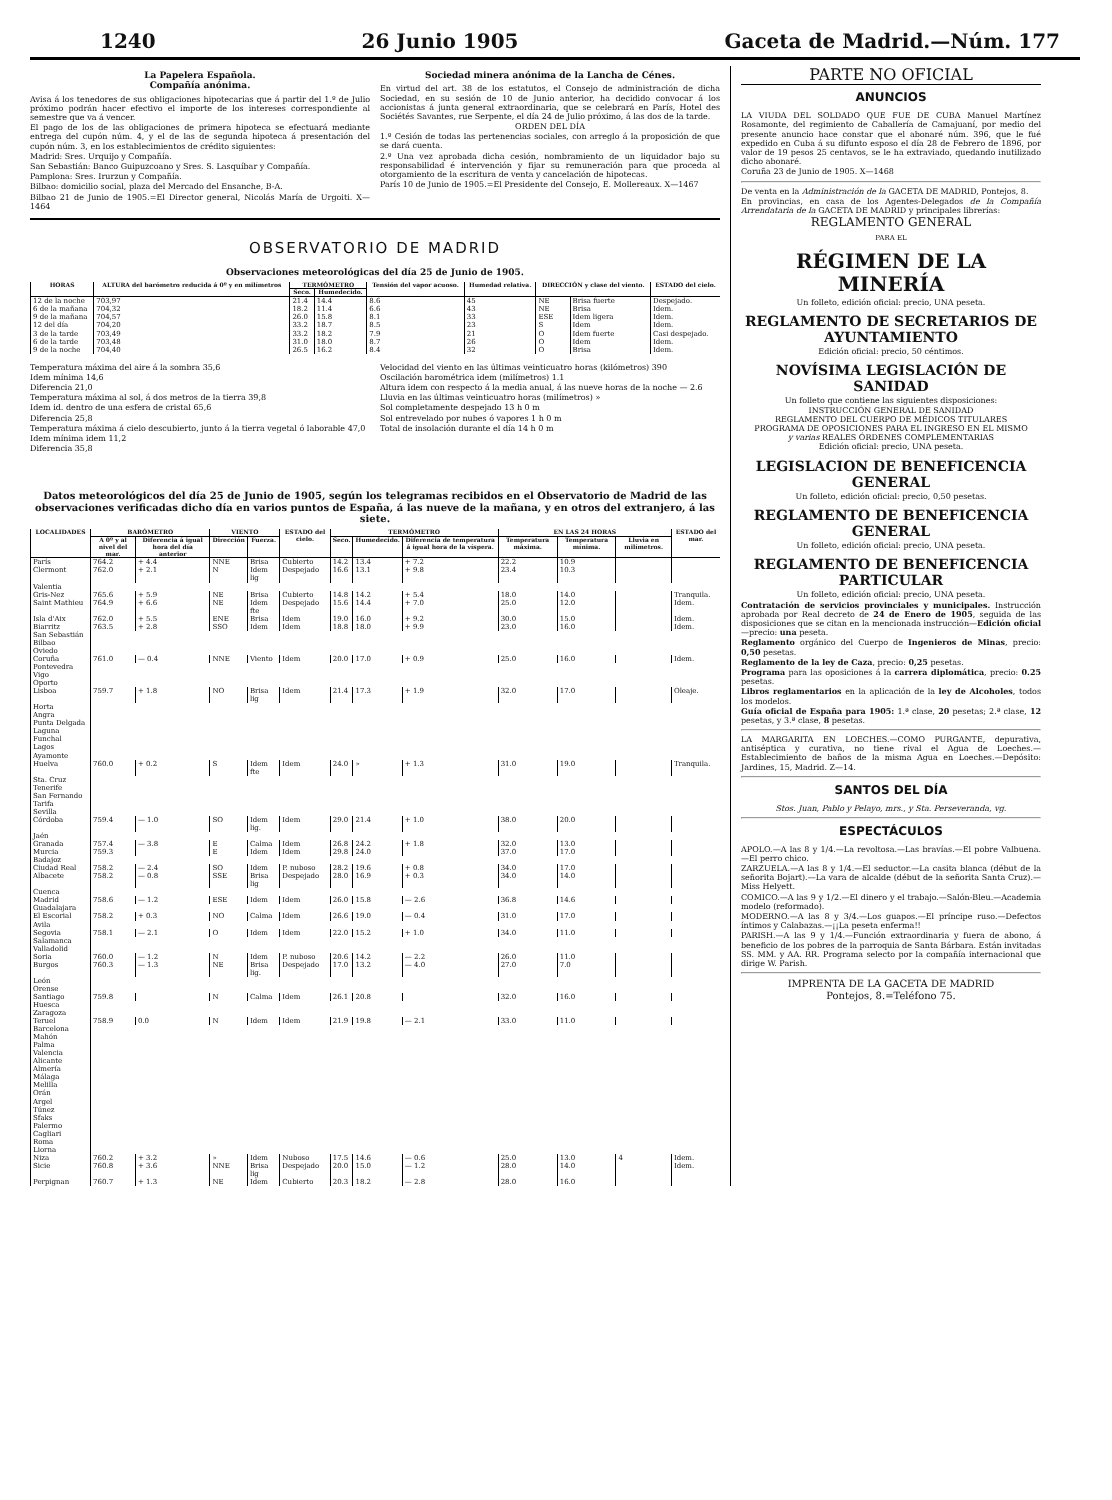1240 26 Junio 1905 Gaceta de Madrid.—Núm. 177
La Papelera Española.
Compañía anónima.
Avisa á los tenedores de sus obligaciones hipotecarias que á partir del 1.º de Julio próximo podrán hacer efectivo el importe de los intereses correspondiente al semestre que va á vencer.
El pago de los de las obligaciones de primera hipoteca se efectuará mediante entrega del cupón núm. 4, y el de las de segunda hipoteca á presentación del cupón núm. 3, en los establecimientos de crédito siguientes:
Madrid: Sres. Urquijo y Compañía.
San Sebastián: Banco Guipuzcoano y Sres. S. Lasquíbar y Compañía.
Pamplona: Sres. Irurzun y Compañía.
Bilbao: domicilio social, plaza del Mercado del Ensanche, B-A.
Bilbao 21 de Junio de 1905.=El Director general, Nicolás María de Urgoiti. X—1464
Sociedad minera anónima de la Lancha de Cénes.
En virtud del art. 38 de los estatutos, el Consejo de administración de dicha Sociedad, en su sesión de 10 de Junio anterior, ha decidido convocar á los accionistas á junta general extraordinaria, que se celebrará en París, Hotel des Sociétés Savantes, rue Serpente, el día 24 de Julio próximo, á las dos de la tarde.
ORDEN DEL DÍA
1.º Cesión de todas las pertenencias sociales, con arreglo á la proposición de que se dará cuenta.
2.º Una vez aprobada dicha cesión, nombramiento de un liquidador bajo su responsabilidad é intervención y fijar su remuneración para que proceda al otorgamiento de la escritura de venta y cancelación de hipotecas.
París 10 de Junio de 1905.=El Presidente del Consejo, E. Mollereaux. X—1467
OBSERVATORIO DE MADRID
Observaciones meteorológicas del día 25 de Junio de 1905.
| HORAS | ALTURA del barómetro reducida á 0º y en milímetros | TERMÓMETRO | | Tensión del vapor acuoso. | Humedad relativa. | DIRECCIÓN y clase del viento. | | ESTADO del cielo. |
| --- | --- | --- | --- | --- | --- | --- | --- | --- |
| | | Seco. | Humedecido. | | | | | |
| 12 de la noche | 703,97 | 21.4 | 14.4 | 8.6 | 45 | NE | Brisa fuerte | Despejado. |
| 6 de la mañana | 704,32 | 18.2 | 11.4 | 6.6 | 43 | NE | Brisa | Idem. |
| 9 de la mañana | 704,57 | 26.0 | 15.8 | 8.1 | 33 | ESE | Idem ligera | Idem. |
| 12 del día | 704,20 | 33.2 | 18.7 | 8.5 | 23 | S | Idem | Idem. |
| 3 de la tarde | 703,49 | 33.2 | 18.2 | 7.9 | 21 | O | Idem fuerte | Casi despejado. |
| 6 de la tarde | 703,48 | 31.0 | 18.0 | 8.7 | 26 | O | Idem | Idem. |
| 9 de la noche | 704,40 | 26.5 | 16.2 | 8.4 | 32 | O | Brisa | Idem. |
Temperatura máxima del aire á la sombra 35,6
Idem mínima 14,6
Diferencia 21,0
Temperatura máxima al sol, á dos metros de la tierra 39,8
Idem id. dentro de una esfera de cristal 65,6
Diferencia 25,8
Temperatura máxima á cielo descubierto, junto á la tierra vegetal ó laborable 47,0
Idem mínima idem 11,2
Diferencia 35,8
Velocidad del viento en las últimas veinticuatro horas (kilómetros) 390
Oscilación barométrica idem (milímetros) 1.1
Altura idem con respecto á la media anual, á las nueve horas de la noche — 2.6
Lluvia en las últimas veinticuatro horas (milímetros) »
Sol completamente despejado 13 h 0 m
Sol entrevelado por nubes ó vapores 1 h 0 m
Total de insolación durante el día 14 h 0 m
Datos meteorológicos del día 25 de Junio de 1905, según los telegramas recibidos en el Observatorio de Madrid de las observaciones verificadas dicho día en varios puntos de España, á las nueve de la mañana, y en otros del extranjero, á las siete.
| LOCALIDADES | BARÓMETRO | | VIENTO | | ESTADO del cielo. | TERMÓMETRO | | | EN LAS 24 HORAS | | | ESTADO del mar. |
| --- | --- | --- | --- | --- | --- | --- | --- | --- | --- | --- | --- | --- |
| | A 0º y al nivel del mar. | Diferencia á igual hora del día anterior | Dirección | Fuerza. | | Seco. | Humedecido. | Diferencia de temperatura á igual hora de la víspera. | Temperatura máxima. | Temperatura mínima. | Lluvia en milímetros. | |
| París | 764.2 | + 4.4 | NNE | Brisa | Cubierto | 14.2 | 13.4 | + 7.2 | 22.2 | 10.9 | | |
| Clermont | 762.0 | + 2.1 | N | Idem lig | Despejado | 16.6 | 13.1 | + 9.8 | 23.4 | 10.3 | | |
| Valentia | | | | | | | | | | | | |
| Gris-Nez | 765.6 | + 5.9 | NE | Brisa | Cubierto | 14.8 | 14.2 | + 5.4 | 18.0 | 14.0 | | Tranquila. |
| Saint Mathieu | 764.9 | + 6.6 | NE | Idem fte | Despejado | 15.6 | 14.4 | + 7.0 | 25.0 | 12.0 | | Idem. |
| Isla d'Aix | 762.0 | + 5.5 | ENE | Brisa | Idem | 19.0 | 16.0 | + 9.2 | 30.0 | 15.0 | | Idem. |
| Biarritz | 763.5 | + 2.8 | SSO | Idem | Idem | 18.8 | 18.0 | + 9.9 | 23.0 | 16.0 | | Idem. |
| San Sebastián | | | | | | | | | | | | |
| Bilbao | | | | | | | | | | | | |
| Oviedo | | | | | | | | | | | | |
| Coruña | 761.0 | — 0.4 | NNE | Viento | Idem | 20.0 | 17.0 | + 0.9 | 25.0 | 16.0 | | Idem. |
| Pontevedra | | | | | | | | | | | | |
| Vigo | | | | | | | | | | | | |
| Oporto | | | | | | | | | | | | |
| Lisboa | 759.7 | + 1.8 | NO | Brisa lig | Idem | 21.4 | 17.3 | + 1.9 | 32.0 | 17.0 | | Oleaje. |
| Horta | | | | | | | | | | | | |
| Angra | | | | | | | | | | | | |
| Punta Delgada | | | | | | | | | | | | |
| Laguna | | | | | | | | | | | | |
| Funchal | | | | | | | | | | | | |
| Lagos | | | | | | | | | | | | |
| Ayamonte | | | | | | | | | | | | |
| Huelva | 760.0 | + 0.2 | S | Idem fte | Idem | 24.0 | » | + 1.3 | 31.0 | 19.0 | | Tranquila. |
| Sta. Cruz Tenerife | | | | | | | | | | | | |
| San Fernando | | | | | | | | | | | | |
| Tarifa | | | | | | | | | | | | |
| Sevilla | | | | | | | | | | | | |
| Córdoba | 759.4 | — 1.0 | SO | Idem lig. | Idem | 29.0 | 21.4 | + 1.0 | 38.0 | 20.0 | | |
| Jaén | | | | | | | | | | | | |
| Granada | 757.4 | — 3.8 | E | Calma | Idem | 26.8 | 24.2 | + 1.8 | 32.0 | 13.0 | | |
| Murcia | 759.3 | | E | Idem | Idem | 29.8 | 24.0 | | 37.0 | 17.0 | | |
| Badajoz | | | | | | | | | | | | |
| Ciudad Real | 758.2 | — 2.4 | SO | Idem | P. nuboso | 28.2 | 19.6 | + 0.8 | 34.0 | 17.0 | | |
| Albacete | 758.2 | — 0.8 | SSE | Brisa lig | Despejado | 28.0 | 16.9 | + 0.3 | 34.0 | 14.0 | | |
| Cuenca | | | | | | | | | | | | |
| Madrid | 758.6 | — 1.2 | ESE | Idem | Idem | 26.0 | 15.8 | — 2.6 | 36.8 | 14.6 | | |
| Guadalajara | | | | | | | | | | | | |
| El Escorial | 758.2 | + 0.3 | NO | Calma | Idem | 26.6 | 19.0 | — 0.4 | 31.0 | 17.0 | | |
| Avila | | | | | | | | | | | | |
| Segovia | 758.1 | — 2.1 | O | Idem | Idem | 22.0 | 15.2 | + 1.0 | 34.0 | 11.0 | | |
| Salamanca | | | | | | | | | | | | |
| Valladolid | | | | | | | | | | | | |
| Soria | 760.0 | — 1.2 | N | Idem | P. nuboso | 20.6 | 14.2 | — 2.2 | 26.0 | 11.0 | | |
| Burgos | 760.3 | — 1.3 | NE | Brisa lig. | Despejado | 17.0 | 13.2 | — 4.0 | 27.0 | 7.0 | | |
| León | | | | | | | | | | | | |
| Orense | | | | | | | | | | | | |
| Santiago | 759.8 | | N | Calma | Idem | 26.1 | 20.8 | | 32.0 | 16.0 | | |
| Huesca | | | | | | | | | | | | |
| Zaragoza | | | | | | | | | | | | |
| Teruel | 758.9 | 0.0 | N | Idem | Idem | 21.9 | 19.8 | — 2.1 | 33.0 | 11.0 | | |
| Barcelona | | | | | | | | | | | | |
| Mahón | | | | | | | | | | | | |
| Palma | | | | | | | | | | | | |
| Valencia | | | | | | | | | | | | |
| Alicante | | | | | | | | | | | | |
| Almería | | | | | | | | | | | | |
| Málaga | | | | | | | | | | | | |
| Melilla | | | | | | | | | | | | |
| Orán | | | | | | | | | | | | |
| Argel | | | | | | | | | | | | |
| Túnez | | | | | | | | | | | | |
| Sfaks | | | | | | | | | | | | |
| Palermo | | | | | | | | | | | | |
| Cagliari | | | | | | | | | | | | |
| Roma | | | | | | | | | | | | |
| Liorna | | | | | | | | | | | | |
| Niza | 760.2 | + 3.2 | » | Idem | Nuboso | 17.5 | 14.6 | — 0.6 | 25.0 | 13.0 | 4 | Idem. |
| Sicie | 760.8 | + 3.6 | NNE | Brisa lig | Despejado | 20.0 | 15.0 | — 1.2 | 28.0 | 14.0 | | Idem. |
| Perpignan | 760.7 | + 1.3 | NE | Idem | Cubierto | 20.3 | 18.2 | — 2.8 | 28.0 | 16.0 | | |
PARTE NO OFICIAL
ANUNCIOS
LA VIUDA DEL SOLDADO QUE FUE DE CUBA Manuel Martínez Rosamonte, del regimiento de Caballería de Camajuaní, por medio del presente anuncio hace constar que el abonaré núm. 396, que le fué expedido en Cuba á su difunto esposo el día 28 de Febrero de 1896, por valor de 19 pesos 25 centavos, se le ha extraviado, quedando inutilizado dicho abonaré.
Coruña 23 de Junio de 1905. X—1468
De venta en la Administración de la GACETA DE MADRID, Pontejos, 8.
En provincias, en casa de los Agentes-Delegados de la Compañía Arrendataria de la GACETA DE MADRID y principales librerías:
REGLAMENTO GENERAL
PARA EL
RÉGIMEN DE LA MINERÍA
Un folleto, edición oficial: precio, UNA peseta.
REGLAMENTO DE SECRETARIOS DE AYUNTAMIENTO
Edición oficial: precio, 50 céntimos.
NOVÍSIMA LEGISLACIÓN DE SANIDAD
Un folleto que contiene las siguientes disposiciones:
INSTRUCCIÓN GENERAL DE SANIDAD
REGLAMENTO DEL CUERPO DE MÉDICOS TITULARES
PROGRAMA DE OPOSICIONES PARA EL INGRESO EN EL MISMO
y varias REALES ÓRDENES COMPLEMENTARIAS
Edición oficial: precio, UNA peseta.
LEGISLACION DE BENEFICENCIA GENERAL
Un folleto, edición oficial: precio, 0,50 pesetas.
REGLAMENTO DE BENEFICENCIA GENERAL
Un folleto, edición oficial: precio, UNA peseta.
REGLAMENTO DE BENEFICENCIA PARTICULAR
Un folleto, edición oficial: precio, UNA peseta.
Contratación de servicios provinciales y municipales. Instrucción aprobada por Real decreto de 24 de Enero de 1905, seguida de las disposiciones que se citan en la mencionada instrucción—Edición oficial—precio: una peseta.
Reglamento orgánico del Cuerpo de Ingenieros de Minas, precio: 0,50 pesetas.
Reglamento de la ley de Caza, precio: 0,25 pesetas.
Programa para las oposiciones á la carrera diplomática, precio: 0.25 pesetas.
Libros reglamentarios en la aplicación de la ley de Alcoholes, todos los modelos.
Guía oficial de España para 1905: 1.ª clase, 20 pesetas; 2.ª clase, 12 pesetas, y 3.ª clase, 8 pesetas.
LA MARGARITA EN LOECHES.—COMO PURGANTE, depurativa, antiséptica y curativa, no tiene rival el Agua de Loeches.—Establecimiento de baños de la misma Agua en Loeches.—Depósito: Jardines, 15, Madrid. Z—14.
SANTOS DEL DÍA
Stos. Juan, Pablo y Pelayo, mrs., y Sta. Perseveranda, vg.
ESPECTÁCULOS
APOLO.—A las 8 y 1/4.—La revoltosa.—Las bravías.—El pobre Valbuena.—El perro chico.
ZARZUELA.—A las 8 y 1/4.—El seductor.—La casita blanca (début de la señorita Bojart).—La vara de alcalde (début de la señorita Santa Cruz).—Miss Helyett.
COMICO.—A las 9 y 1/2.—El dinero y el trabajo.—Salón-Bleu.—Academia modelo (reformado).
MODERNO.—A las 8 y 3/4.—Los guapos.—El príncipe ruso.—Defectos íntimos y Calabazas.—¡¡La peseta enferma!!
PARISH.—A las 9 y 1/4.—Función extraordinaria y fuera de abono, á beneficio de los pobres de la parroquia de Santa Bárbara. Están invitadas SS. MM. y AA. RR. Programa selecto por la compañía internacional que dirige W. Parish.
IMPRENTA DE LA GACETA DE MADRID
Pontejos, 8.=Teléfono 75.